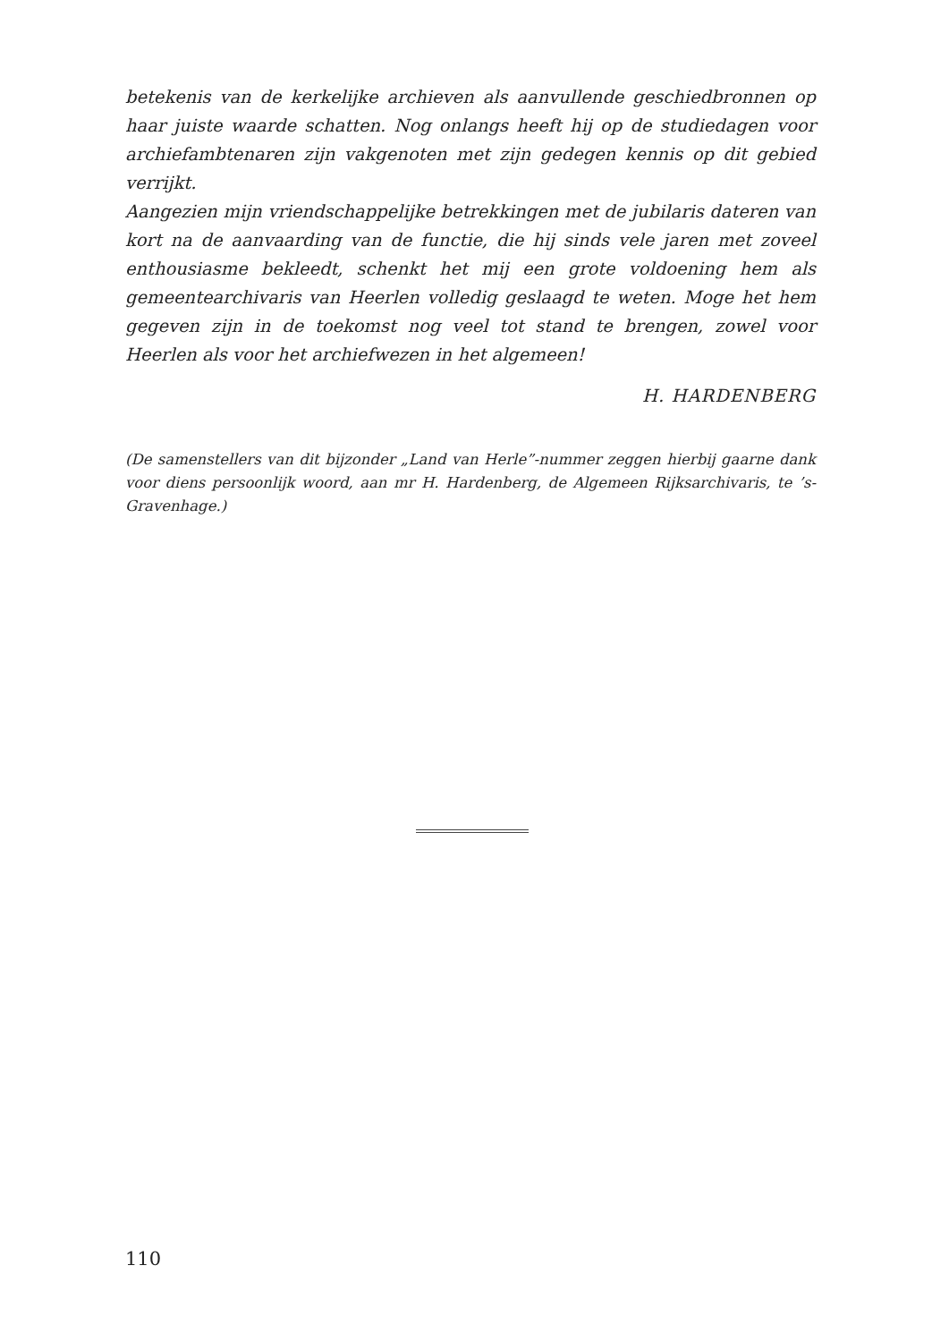betekenis van de kerkelijke archieven als aanvullende geschiedbronnen op haar juiste waarde schatten. Nog onlangs heeft hij op de studiedagen voor archiefambtenaren zijn vakgenoten met zijn gedegen kennis op dit gebied verrijkt.
Aangezien mijn vriendschappelijke betrekkingen met de jubilaris dateren van kort na de aanvaarding van de functie, die hij sinds vele jaren met zoveel enthousiasme bekleedt, schenkt het mij een grote voldoening hem als gemeentearchivaris van Heerlen volledig geslaagd te weten. Moge het hem gegeven zijn in de toekomst nog veel tot stand te brengen, zowel voor Heerlen als voor het archiefwezen in het algemeen!
H. HARDENBERG
(De samenstellers van dit bijzonder „Land van Herle”-nummer zeggen hierbij gaarne dank voor diens persoonlijk woord, aan mr H. Hardenberg, de Algemeen Rijksarchivaris, te ’s-Gravenhage.)
110